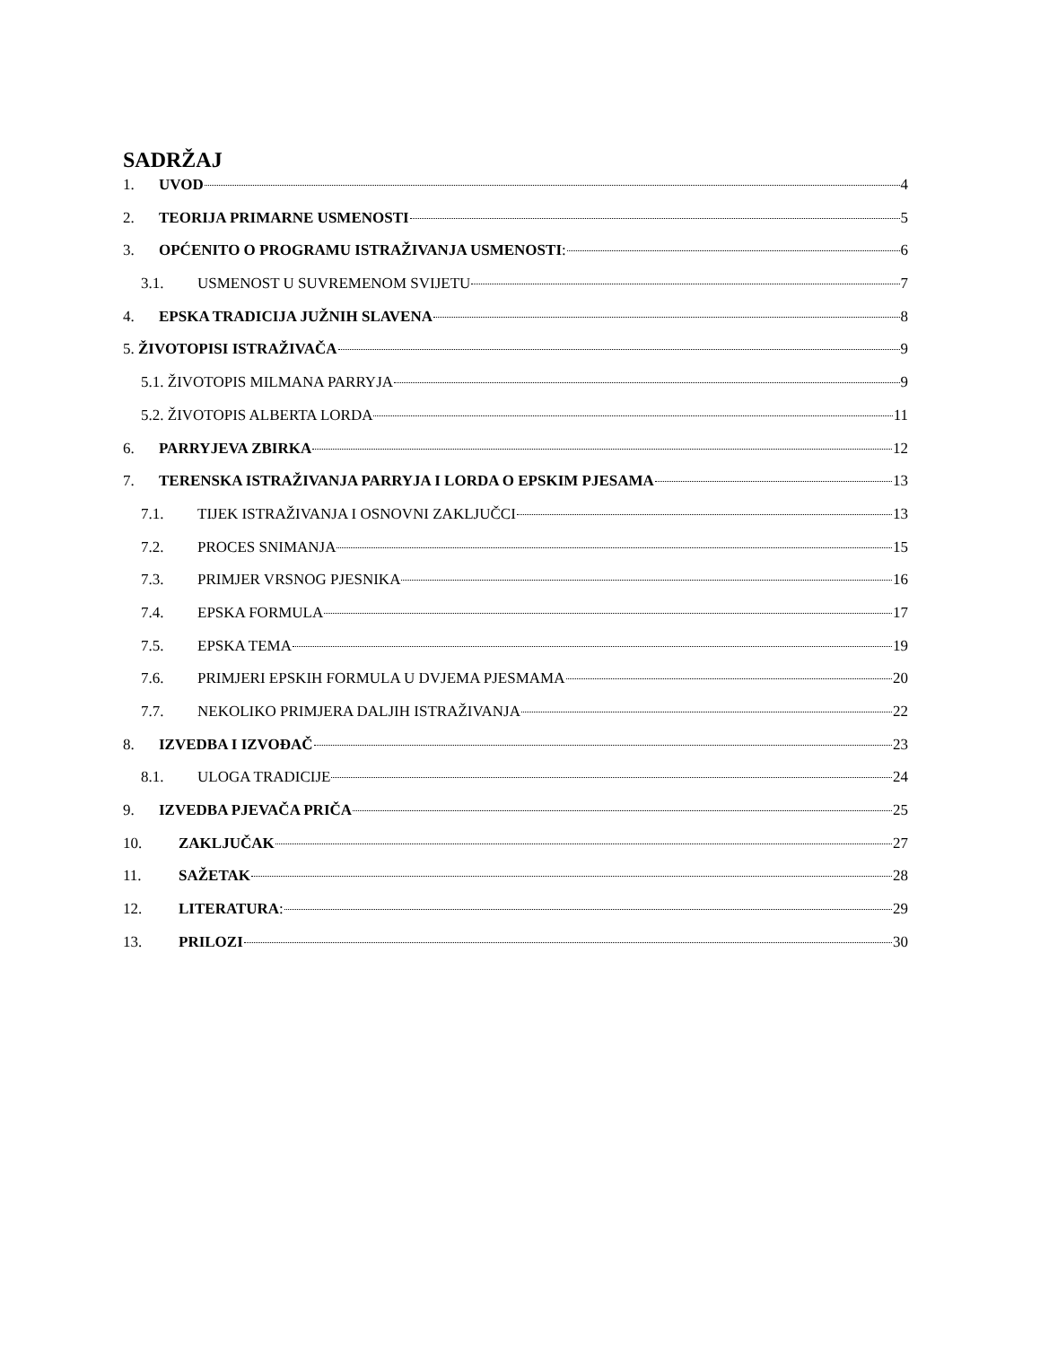SADRŽAJ
1. UVOD 4
2. TEORIJA PRIMARNE USMENOSTI 5
3. OPĆENITO O PROGRAMU ISTRAŽIVANJA USMENOSTI: 6
3.1. USMENOST U SUVREMENOM SVIJETU 7
4. EPSKA TRADICIJA JUŽNIH SLAVENA 8
5. ŽIVOTOPISI ISTRAŽIVAČA 9
5.1. ŽIVOTOPIS MILMANA PARRYJA 9
5.2. ŽIVOTOPIS ALBERTA LORDA 11
6. PARRYJEVA ZBIRKA 12
7. TERENSKA ISTRAŽIVANJA PARRYJA I LORDA O EPSKIM PJESAMA 13
7.1. TIJEK ISTRAŽIVANJA I OSNOVNI ZAKLJUČCI 13
7.2. PROCES SNIMANJA 15
7.3. PRIMJER VRSNOG PJESNIKA 16
7.4. EPSKA FORMULA 17
7.5. EPSKA TEMA 19
7.6. PRIMJERI EPSKIH FORMULA U DVJEMA PJESMAMA 20
7.7. NEKOLIKO PRIMJERA DALJIH ISTRAŽIVANJA 22
8. IZVEDBA I IZVOĐAČ 23
8.1. ULOGA TRADICIJE 24
9. IZVEDBA PJEVAČA PRIČA 25
10. ZAKLJUČAK 27
11. SAŽETAK 28
12. LITERATURA: 29
13. PRILOZI 30